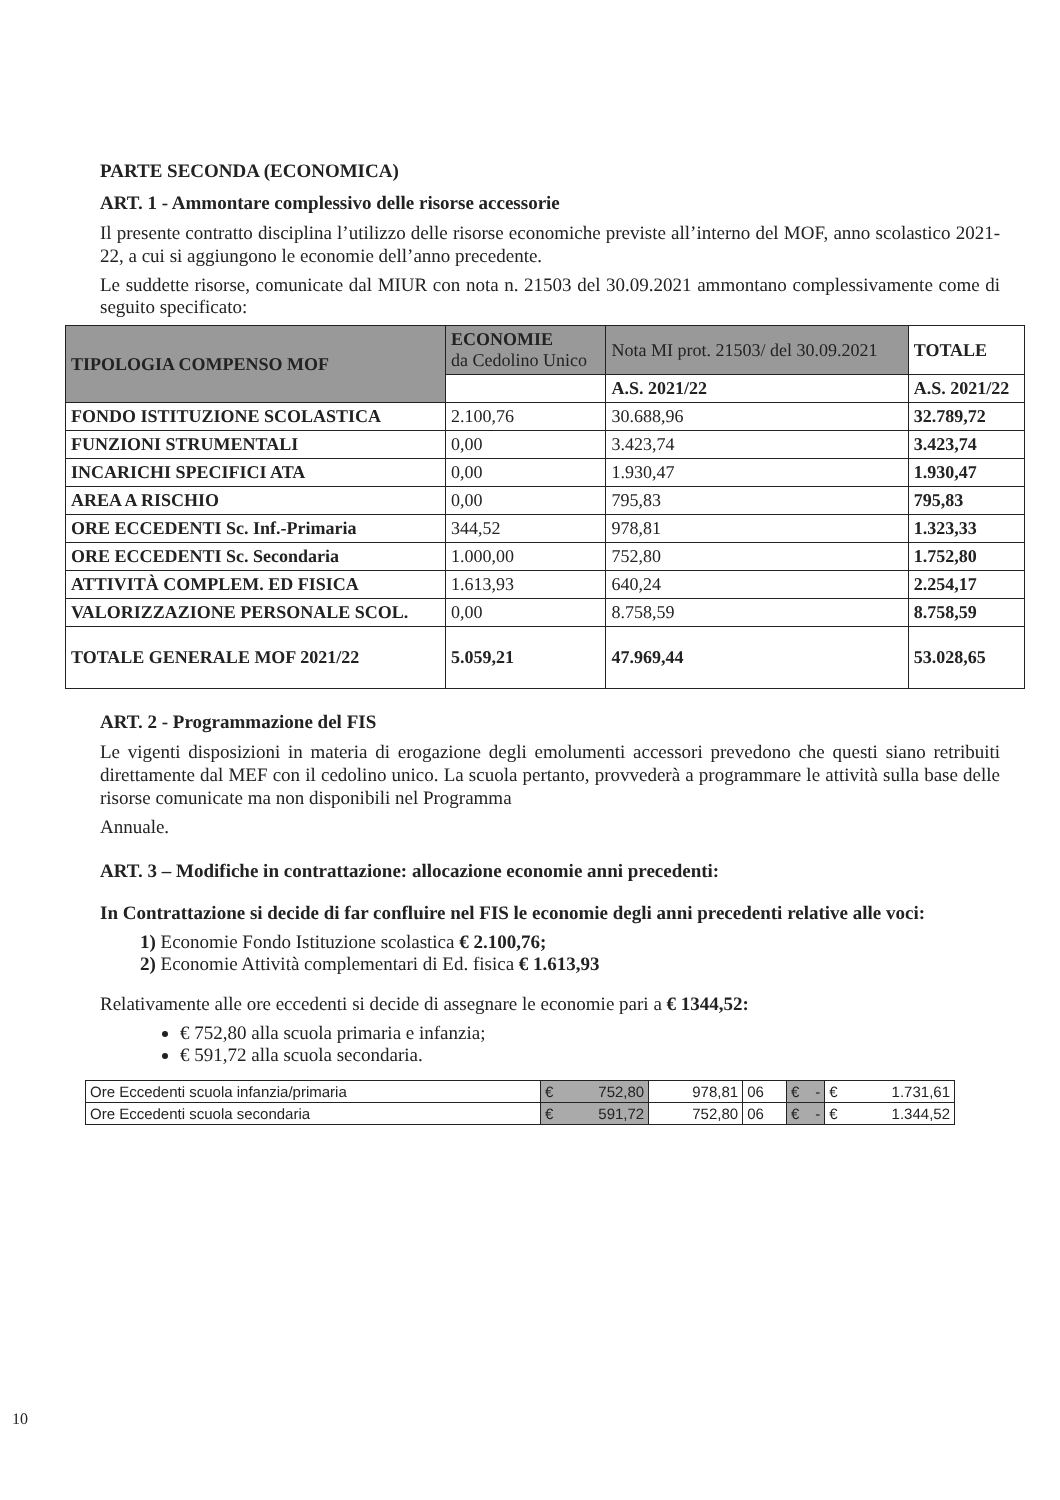PARTE SECONDA (ECONOMICA)
ART. 1 - Ammontare complessivo delle risorse accessorie
Il presente contratto disciplina l’utilizzo delle risorse economiche previste all’interno del MOF, anno scolastico 2021-22, a cui si aggiungono le economie dell’anno precedente.
Le suddette risorse, comunicate dal MIUR con nota n. 21503 del 30.09.2021 ammontano complessivamente come di seguito specificato:
| TIPOLOGIA COMPENSO MOF | ECONOMIE da Cedolino Unico | Nota MI prot. 21503/ del 30.09.2021 | TOTALE |
| --- | --- | --- | --- |
| | | A.S. 2021/22 | A.S. 2021/22 |
| FONDO ISTITUZIONE SCOLASTICA | 2.100,76 | 30.688,96 | 32.789,72 |
| FUNZIONI STRUMENTALI | 0,00 | 3.423,74 | 3.423,74 |
| INCARICHI SPECIFICI ATA | 0,00 | 1.930,47 | 1.930,47 |
| AREA A RISCHIO | 0,00 | 795,83 | 795,83 |
| ORE ECCEDENTI Sc. Inf.-Primaria | 344,52 | 978,81 | 1.323,33 |
| ORE ECCEDENTI Sc. Secondaria | 1.000,00 | 752,80 | 1.752,80 |
| ATTIVITÀ COMPLEM. ED FISICA | 1.613,93 | 640,24 | 2.254,17 |
| VALORIZZAZIONE PERSONALE SCOL. | 0,00 | 8.758,59 | 8.758,59 |
| TOTALE GENERALE MOF 2021/22 | 5.059,21 | 47.969,44 | 53.028,65 |
ART. 2 - Programmazione del FIS
Le vigenti disposizioni in materia di erogazione degli emolumenti accessori prevedono che questi siano retribuiti direttamente dal MEF con il cedolino unico. La scuola pertanto, provvederà a programmare le attività sulla base delle risorse comunicate ma non disponibili nel Programma
Annuale.
ART. 3 – Modifiche in contrattazione: allocazione economie anni precedenti:
In Contrattazione si decide di far confluire nel FIS le economie degli anni precedenti relative alle voci:
1) Economie Fondo Istituzione scolastica € 2.100,76;
2) Economie Attività complementari di Ed. fisica € 1.613,93
Relativamente alle ore eccedenti si decide di assegnare le economie pari a € 1344,52:
€ 752,80 alla scuola primaria e infanzia;
€ 591,72 alla scuola secondaria.
| Ore Eccedenti scuola infanzia/primaria | € 752,80 | 978,81 | 06 | € - | € 1.731,61 |
| Ore Eccedenti scuola secondaria | € 591,72 | 752,80 | 06 | € - | € 1.344,52 |
10